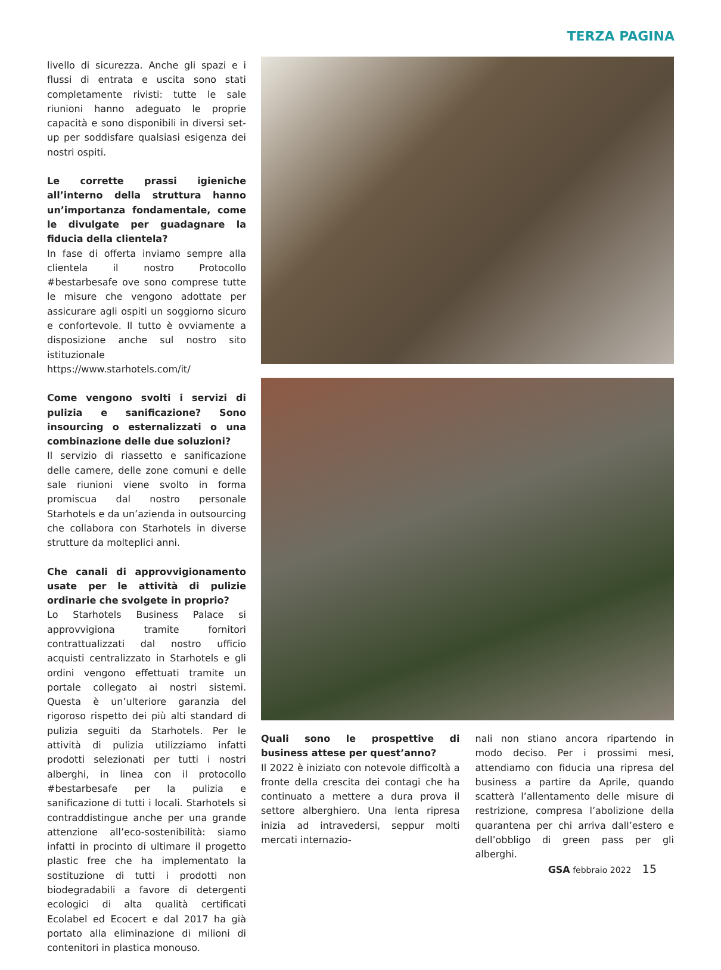TERZA PAGINA
livello di sicurezza. Anche gli spazi e i flussi di entrata e uscita sono stati completamente rivisti: tutte le sale riunioni hanno adeguato le proprie capacità e sono disponibili in diversi set-up per soddisfare qualsiasi esigenza dei nostri ospiti.
Le corrette prassi igieniche all’interno della struttura hanno un’importanza fondamentale, come le divulgate per guadagnare la fiducia della clientela?
In fase di offerta inviamo sempre alla clientela il nostro Protocollo #bestarbesafe ove sono comprese tutte le misure che vengono adottate per assicurare agli ospiti un soggiorno sicuro e confortevole. Il tutto è ovviamente a disposizione anche sul nostro sito istituzionale https://www.starhotels.com/it/
Come vengono svolti i servizi di pulizia e sanificazione? Sono insourcing o esternalizzati o una combinazione delle due soluzioni?
Il servizio di riassetto e sanificazione delle camere, delle zone comuni e delle sale riunioni viene svolto in forma promiscua dal nostro personale Starhotels e da un’azienda in outsourcing che collabora con Starhotels in diverse strutture da molteplici anni.
Che canali di approvvigionamento usate per le attività di pulizie ordinarie che svolgete in proprio?
Lo Starhotels Business Palace si approvvigiona tramite fornitori contrattualizzati dal nostro ufficio acquisti centralizzato in Starhotels e gli ordini vengono effettuati tramite un portale collegato ai nostri sistemi. Questa è un’ulteriore garanzia del rigoroso rispetto dei più alti standard di pulizia seguiti da Starhotels. Per le attività di pulizia utilizziamo infatti prodotti selezionati per tutti i nostri alberghi, in linea con il protocollo #bestarbesafe per la pulizia e sanificazione di tutti i locali. Starhotels si contraddistingue anche per una grande attenzione all’eco-sostenibilità: siamo infatti in procinto di ultimare il progetto plastic free che ha implementato la sostituzione di tutti i prodotti non biodegradabili a favore di detergenti ecologici di alta qualità certificati Ecolabel ed Ecocert e dal 2017 ha già portato alla eliminazione di milioni di contenitori in plastica monouso.
Quali sono le prospettive di business attese per quest’anno?
Il 2022 è iniziato con notevole difficoltà a fronte della crescita dei contagi che ha continuato a mettere a dura prova il settore alberghiero. Una lenta ripresa inizia ad intravedersi, seppur molti mercati internazio-
nali non stiano ancora ripartendo in modo deciso. Per i prossimi mesi, attendiamo con fiducia una ripresa del business a partire da Aprile, quando scatterà l’allentamento delle misure di restrizione, compresa l’abolizione della quarantena per chi arriva dall’estero e dell’obbligo di green pass per gli alberghi.
GSA febbraio 2022 15